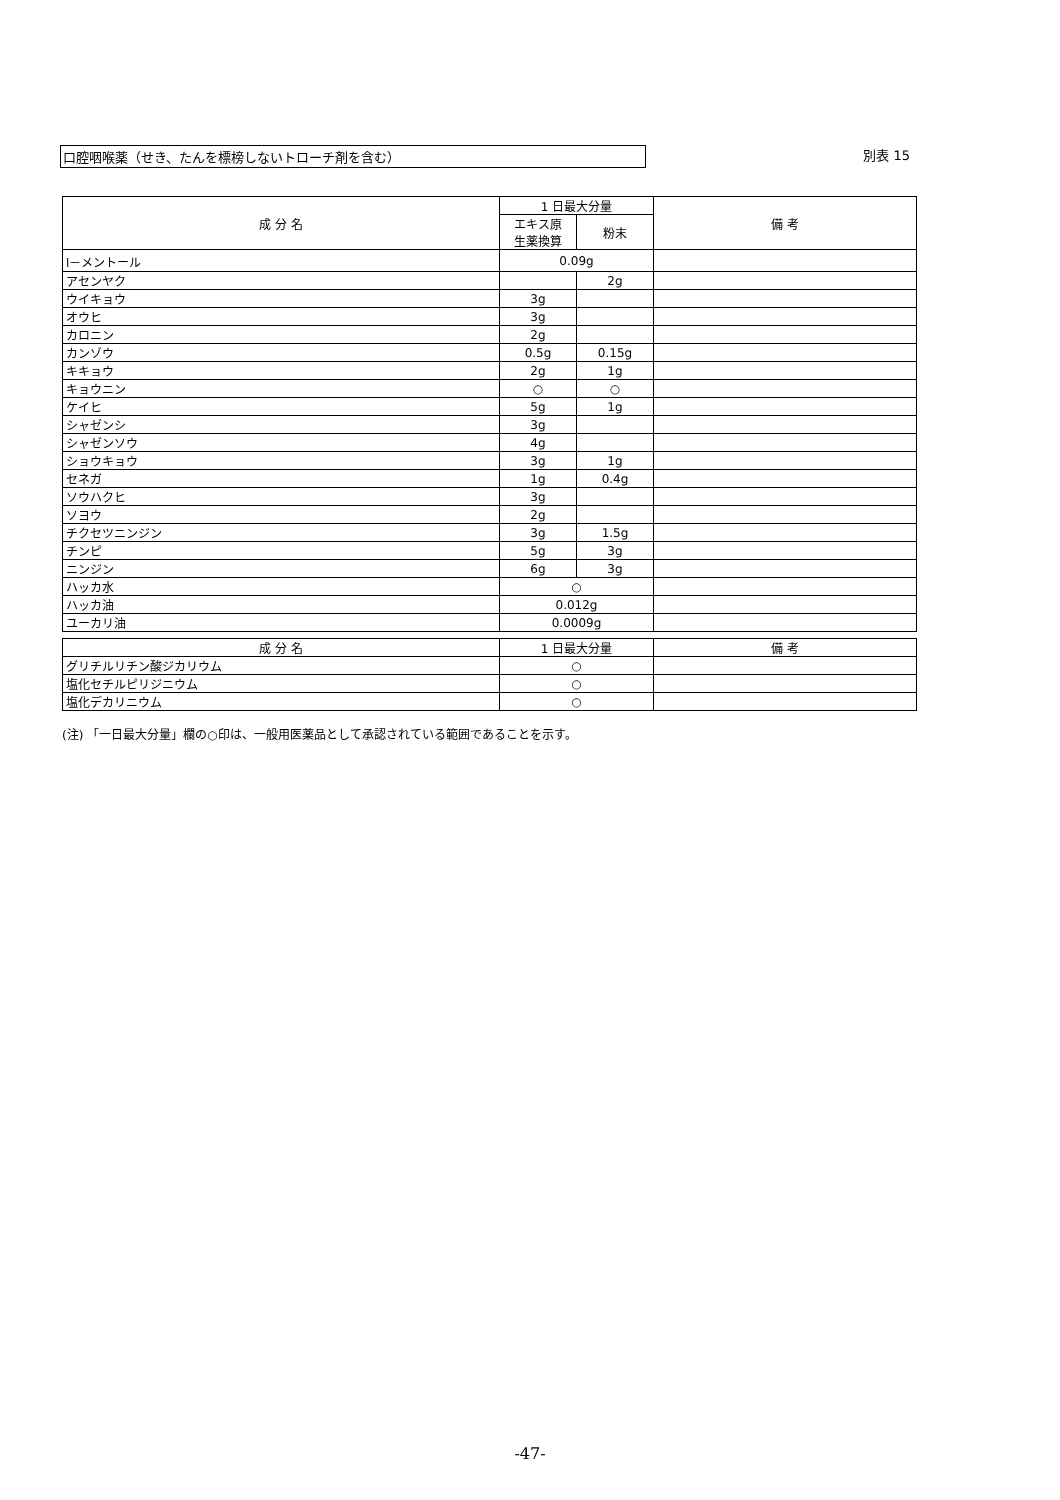口腔咽喉薬（せき、たんを標榜しないトローチ剤を含む） 別表 15
| 成 分 名 | 1 日最大分量 | | 備 考 |
| --- | --- | --- | --- |
| | エキス原 生薬換算 | 粉末 | |
| l－メントール | 0.09g | | |
| アセンヤク | | 2g | |
| ウイキョウ | 3g | | |
| オウヒ | 3g | | |
| カロニン | 2g | | |
| カンゾウ | 0.5g | 0.15g | |
| キキョウ | 2g | 1g | |
| キョウニン | ○ | ○ | |
| ケイヒ | 5g | 1g | |
| シャゼンシ | 3g | | |
| シャゼンソウ | 4g | | |
| ショウキョウ | 3g | 1g | |
| セネガ | 1g | 0.4g | |
| ソウハクヒ | 3g | | |
| ソヨウ | 2g | | |
| チクセツニンジン | 3g | 1.5g | |
| チンピ | 5g | 3g | |
| ニンジン | 6g | 3g | |
| ハッカ水 | ○ | | |
| ハッカ油 | 0.012g | | |
| ユーカリ油 | 0.0009g | | |
| 成 分 名 | 1 日最大分量 | 備 考 |
| --- | --- | --- |
| グリチルリチン酸ジカリウム | ○ | |
| 塩化セチルピリジニウム | ○ | |
| 塩化デカリニウム | ○ | |
(注) 「一日最大分量」欄の○印は、一般用医薬品として承認されている範囲であることを示す。
-47-